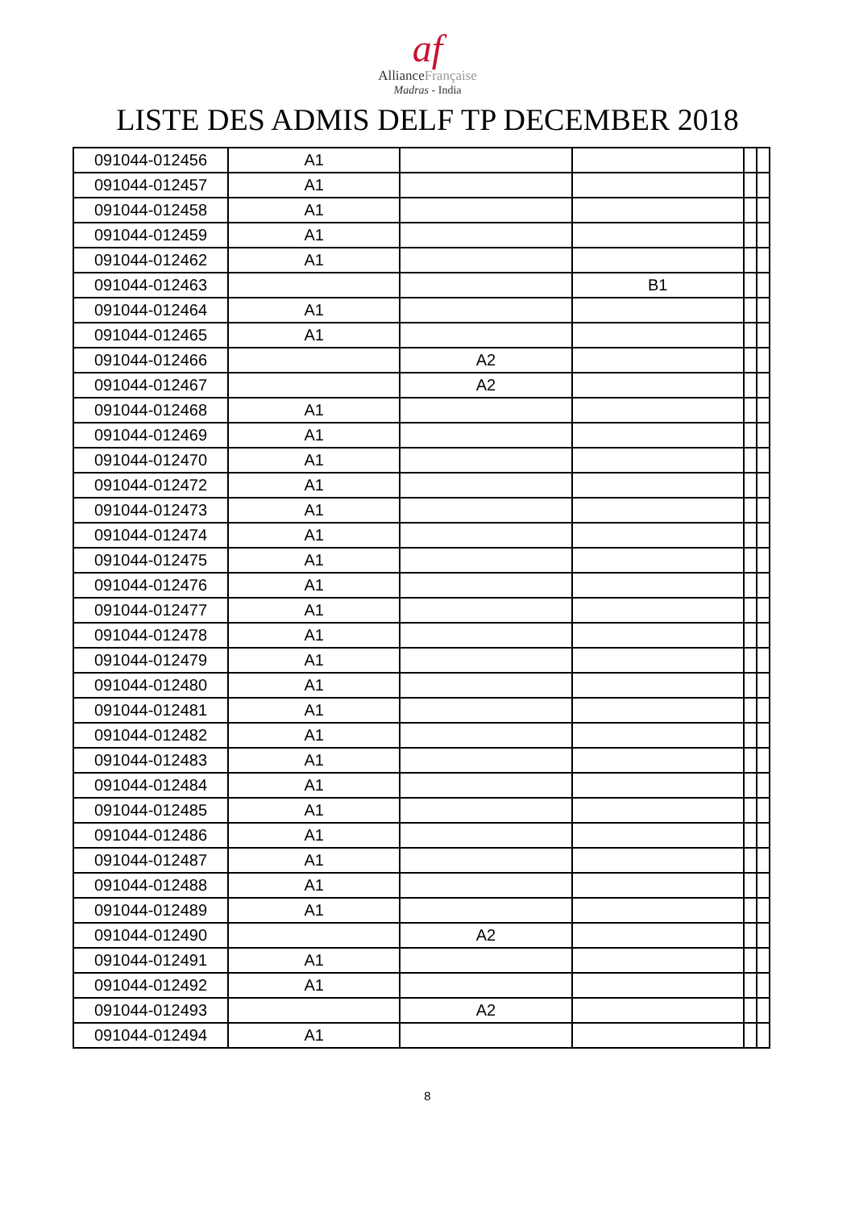af
AllianceFrançaise
Madras - India
LISTE DES ADMIS DELF TP DECEMBER 2018
| 091044-012456 | A1 | | | | |
| 091044-012457 | A1 | | | | |
| 091044-012458 | A1 | | | | |
| 091044-012459 | A1 | | | | |
| 091044-012462 | A1 | | | | |
| 091044-012463 | | | B1 | | |
| 091044-012464 | A1 | | | | |
| 091044-012465 | A1 | | | | |
| 091044-012466 | | A2 | | | |
| 091044-012467 | | A2 | | | |
| 091044-012468 | A1 | | | | |
| 091044-012469 | A1 | | | | |
| 091044-012470 | A1 | | | | |
| 091044-012472 | A1 | | | | |
| 091044-012473 | A1 | | | | |
| 091044-012474 | A1 | | | | |
| 091044-012475 | A1 | | | | |
| 091044-012476 | A1 | | | | |
| 091044-012477 | A1 | | | | |
| 091044-012478 | A1 | | | | |
| 091044-012479 | A1 | | | | |
| 091044-012480 | A1 | | | | |
| 091044-012481 | A1 | | | | |
| 091044-012482 | A1 | | | | |
| 091044-012483 | A1 | | | | |
| 091044-012484 | A1 | | | | |
| 091044-012485 | A1 | | | | |
| 091044-012486 | A1 | | | | |
| 091044-012487 | A1 | | | | |
| 091044-012488 | A1 | | | | |
| 091044-012489 | A1 | | | | |
| 091044-012490 | | A2 | | | |
| 091044-012491 | A1 | | | | |
| 091044-012492 | A1 | | | | |
| 091044-012493 | | A2 | | | |
| 091044-012494 | A1 | | | | |
8